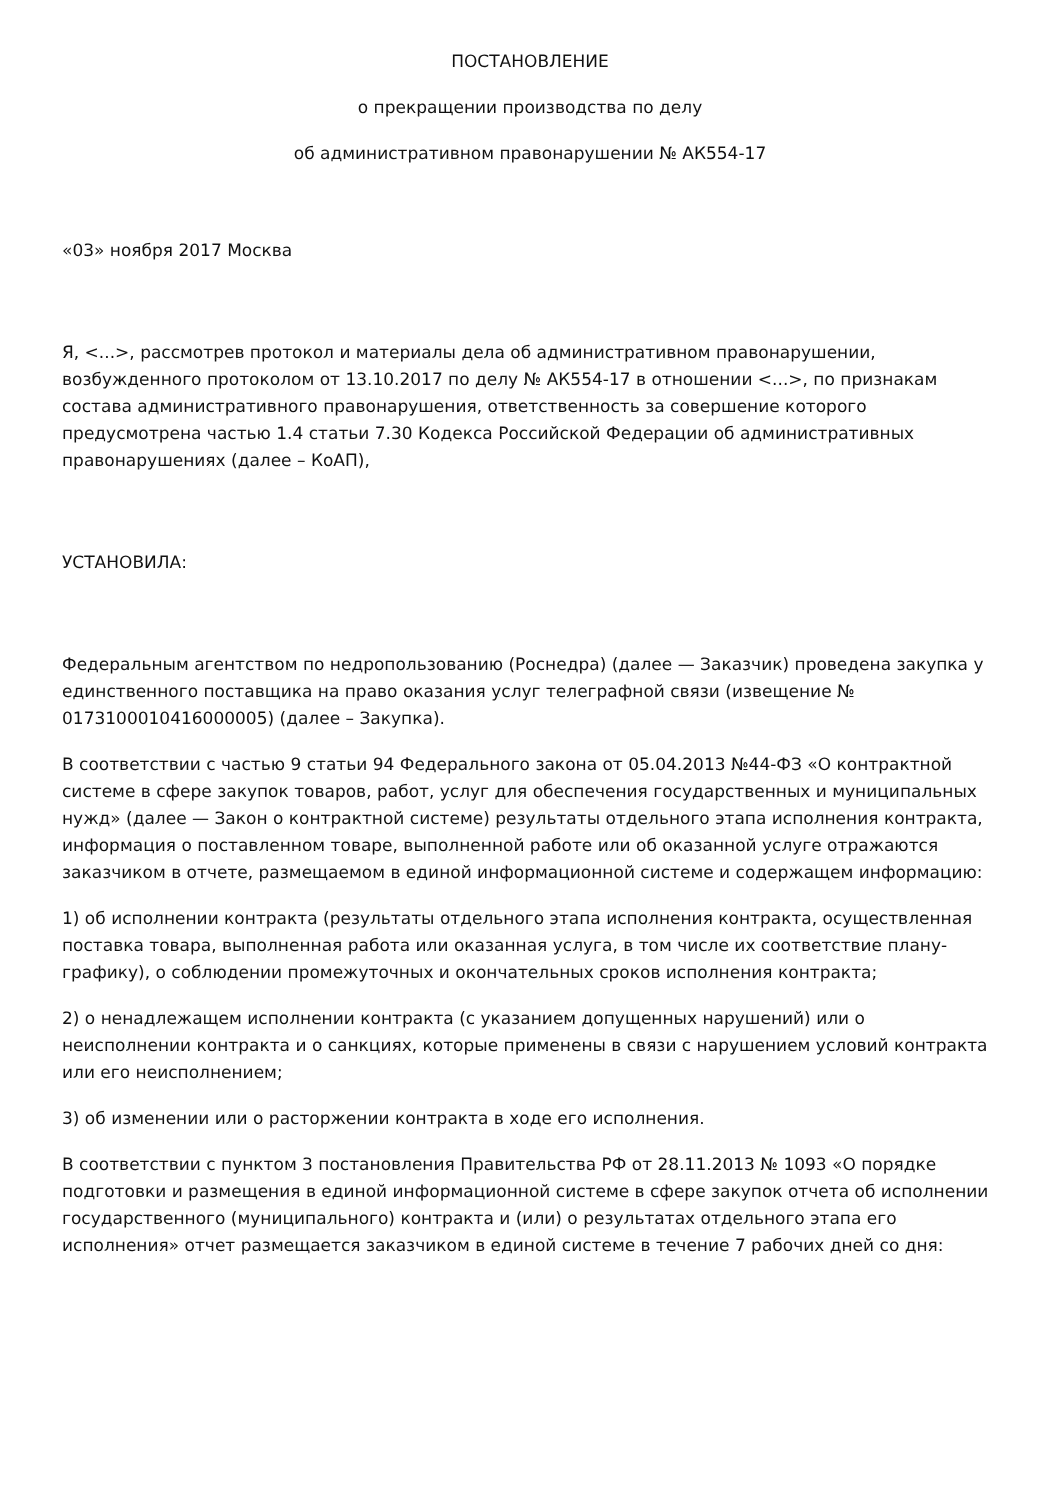ПОСТАНОВЛЕНИЕ
о прекращении производства по делу
об административном правонарушении № АК554-17
«03» ноября 2017 Москва
Я, <...>, рассмотрев протокол и материалы дела об административном правонарушении, возбужденного протоколом от 13.10.2017 по делу № АК554-17 в отношении <...>, по признакам состава административного правонарушения, ответственность за совершение которого предусмотрена частью 1.4 статьи 7.30 Кодекса Российской Федерации об административных правонарушениях (далее – КоАП),
УСТАНОВИЛА:
Федеральным агентством по недропользованию (Роснедра) (далее — Заказчик) проведена закупка у единственного поставщика на право оказания услуг телеграфной связи (извещение № 0173100010416000005) (далее – Закупка).
В соответствии с частью 9 статьи 94 Федерального закона от 05.04.2013 №44-ФЗ «О контрактной системе в сфере закупок товаров, работ, услуг для обеспечения государственных и муниципальных нужд» (далее — Закон о контрактной системе) результаты отдельного этапа исполнения контракта, информация о поставленном товаре, выполненной работе или об оказанной услуге отражаются заказчиком в отчете, размещаемом в единой информационной системе и содержащем информацию:
1) об исполнении контракта (результаты отдельного этапа исполнения контракта, осуществленная поставка товара, выполненная работа или оказанная услуга, в том числе их соответствие плану-графику), о соблюдении промежуточных и окончательных сроков исполнения контракта;
2) о ненадлежащем исполнении контракта (с указанием допущенных нарушений) или о неисполнении контракта и о санкциях, которые применены в связи с нарушением условий контракта или его неисполнением;
3) об изменении или о расторжении контракта в ходе его исполнения.
В соответствии с пунктом 3 постановления Правительства РФ от 28.11.2013 № 1093 «О порядке подготовки и размещения в единой информационной системе в сфере закупок отчета об исполнении государственного (муниципального) контракта и (или) о результатах отдельного этапа его исполнения» отчет размещается заказчиком в единой системе в течение 7 рабочих дней со дня: